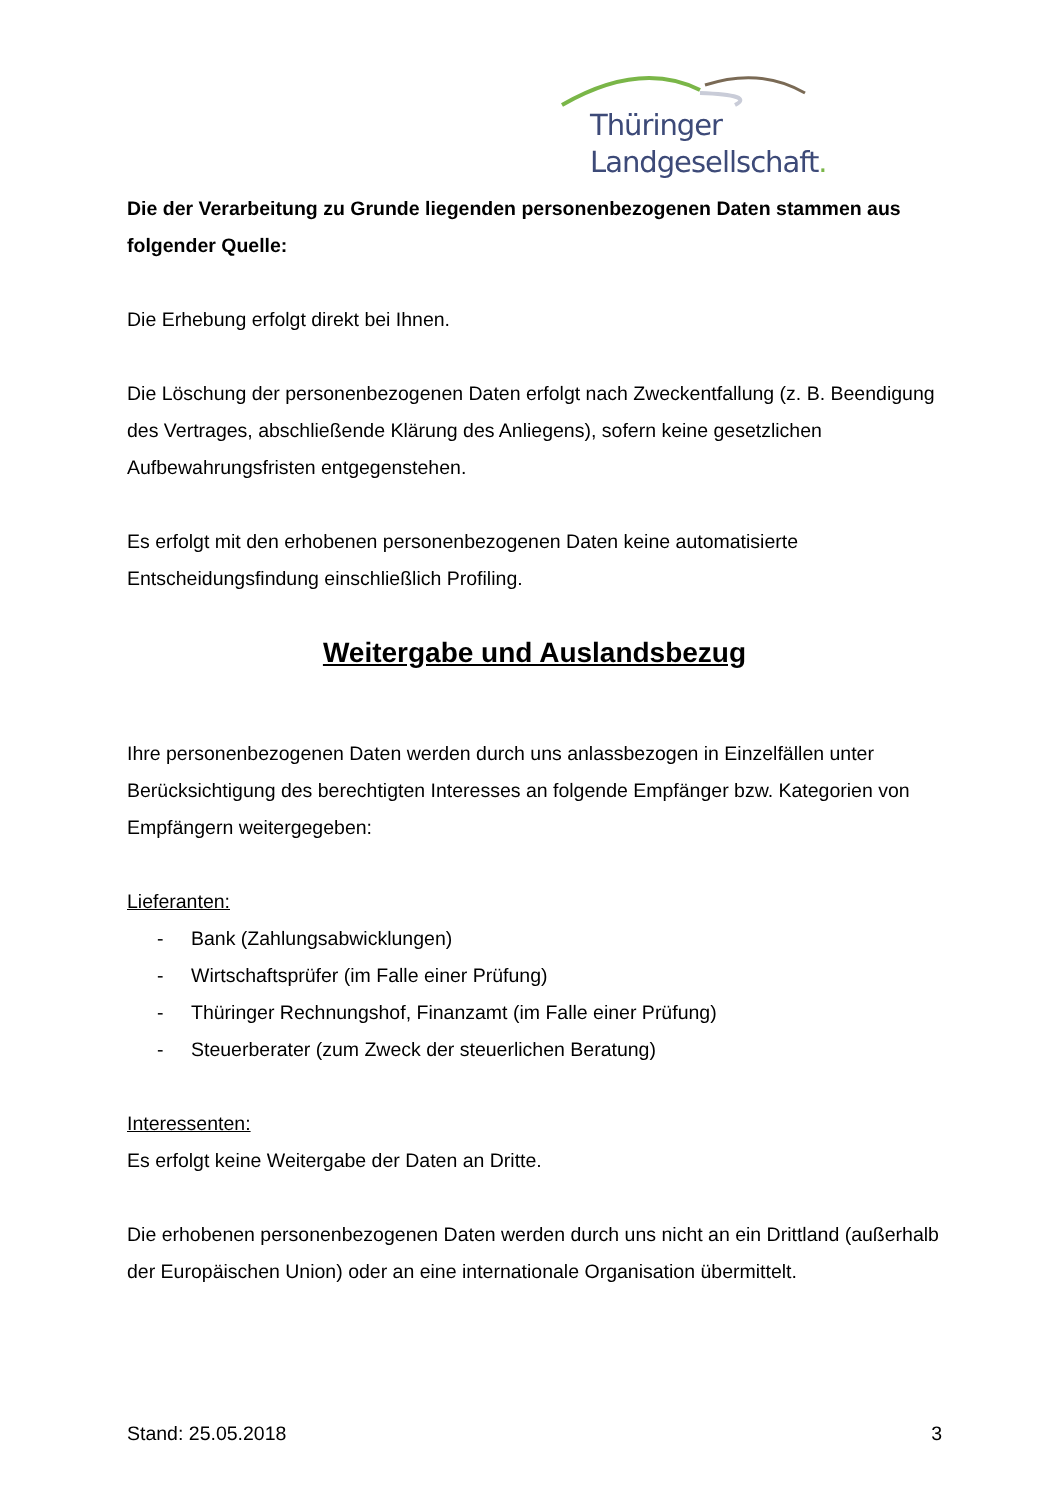Thüringer Landgesellschaft.
Die der Verarbeitung zu Grunde liegenden personenbezogenen Daten stammen aus folgender Quelle:
Die Erhebung erfolgt direkt bei Ihnen.
Die Löschung der personenbezogenen Daten erfolgt nach Zweckentfallung (z. B. Beendigung des Vertrages, abschließende Klärung des Anliegens), sofern keine gesetzlichen Aufbewahrungsfristen entgegenstehen.
Es erfolgt mit den erhobenen personenbezogenen Daten keine automatisierte Entscheidungsfindung einschließlich Profiling.
Weitergabe und Auslandsbezug
Ihre personenbezogenen Daten werden durch uns anlassbezogen in Einzelfällen unter Berücksichtigung des berechtigten Interesses an folgende Empfänger bzw. Kategorien von Empfängern weitergegeben:
Lieferanten:
- Bank (Zahlungsabwicklungen)
- Wirtschaftsprüfer (im Falle einer Prüfung)
- Thüringer Rechnungshof, Finanzamt (im Falle einer Prüfung)
- Steuerberater (zum Zweck der steuerlichen Beratung)
Interessenten:
Es erfolgt keine Weitergabe der Daten an Dritte.
Die erhobenen personenbezogenen Daten werden durch uns nicht an ein Drittland (außerhalb der Europäischen Union) oder an eine internationale Organisation übermittelt.
Stand: 25.05.2018 3